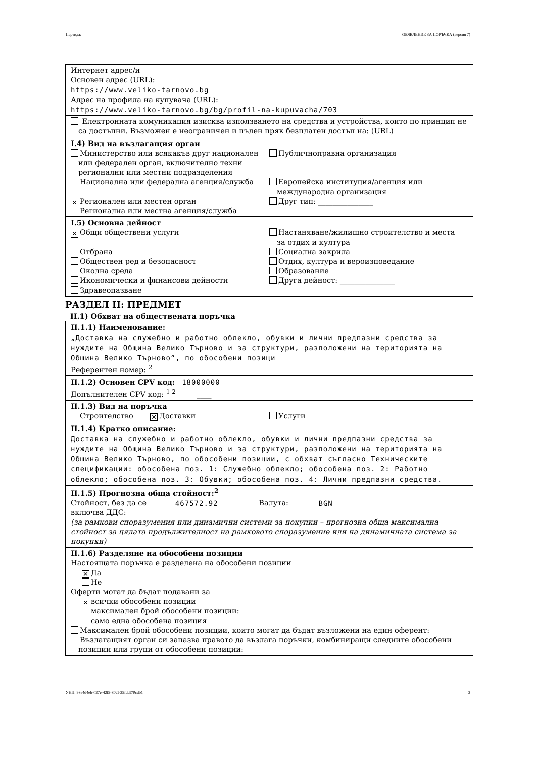Партида: ОБЯВЛЕНИЕ ЗА ПОРЪЧКА (версия 7)
Интернет адрес/и
Основен адрес (URL):
https://www.veliko-tarnovo.bg
Адрес на профила на купувача (URL):
https://www.veliko-tarnovo.bg/bg/profil-na-kupuvacha/703
Електронната комуникация изисква използването на средства и устройства, които по принцип не
са достъпни. Възможен е неограничен и пълен пряк безплатен достъп на: (URL)
I.4) Вид на възлагащия орган
Министерство или всякакъв друг национален
или федерален орган, включително техни регионални или местни подразделения
Публичноправна организация
Национална или федерална агенция/служба
Европейска институция/агенция или
международна организация
✕ Регионален или местен орган Друг тип: _______________
Регионална или местна агенция/служба
I.5) Основна дейност
✕ Общи обществени услуги Настаняване/жилищно строителство и места
за отдих и култура
Отбрана Социална закрила
Обществен ред и безопасност Отдих, култура и вероизповедание
Околна среда Образование
Икономически и финансови дейности
Друга дейност: _______________
Здравеопазване
РАЗДЕЛ II: ПРЕДМЕТ
II.1) Обхват на обществената поръчка
II.1.1) Наименование:
„Доставка на служебно и работно облекло, обувки и лични предпазни средства за нуждите на Община Велико Търново и за структури, разположени на територията на Община Велико Търново”, по обособени позици
Референтен номер: <sup>2</sup>
II.1.2) Основен CPV код: 18000000
Допълнителен CPV код: <sup>1 2</sup> ____
II.1.3) Вид на поръчка
Строителство
✕ Доставки Услуги
II.1.4) Кратко описание:
Доставка на служебно и работно облекло, обувки и лични предпазни средства за нуждите на Община Велико Търново и за структури, разположени на територията на Община Велико Търново, по обособени позиции, с обхват съгласно Техническите спецификации: обособена поз. 1: Служебно облекло; обособена поз. 2: Работно облекло; обособена поз. 3: Обувки; обособена поз. 4: Лични предпазни средства.
II.1.5) Прогнозна обща стойност:<sup>2</sup>
Стойност, без да се включва ДДС:
467572.92
Валута:
BGN
(за рамкови споразумения или динамични системи за покупки – прогнозна обща максимална стойност за цялата продължителност на рамковото споразумение или на динамичната система за покупки)
II.1.6) Разделяне на обособени позиции
Настоящата поръчка е разделена на обособени позиции
✕ Да
Не
Оферти могат да бъдат подавани за
✕ всички обособени позиции
максимален брой обособени позиции:
само една обособена позиция
Максимален брой обособени позиции, които могат да бъдат възложени на един оферент:
Възлагащият орган си запазва правото да възлага поръчки, комбиниращи следните обособени
позиции или групи от обособени позиции:
УНП: 98e4d4eb-027e-42f5-802f-25fddf70cdb1 2